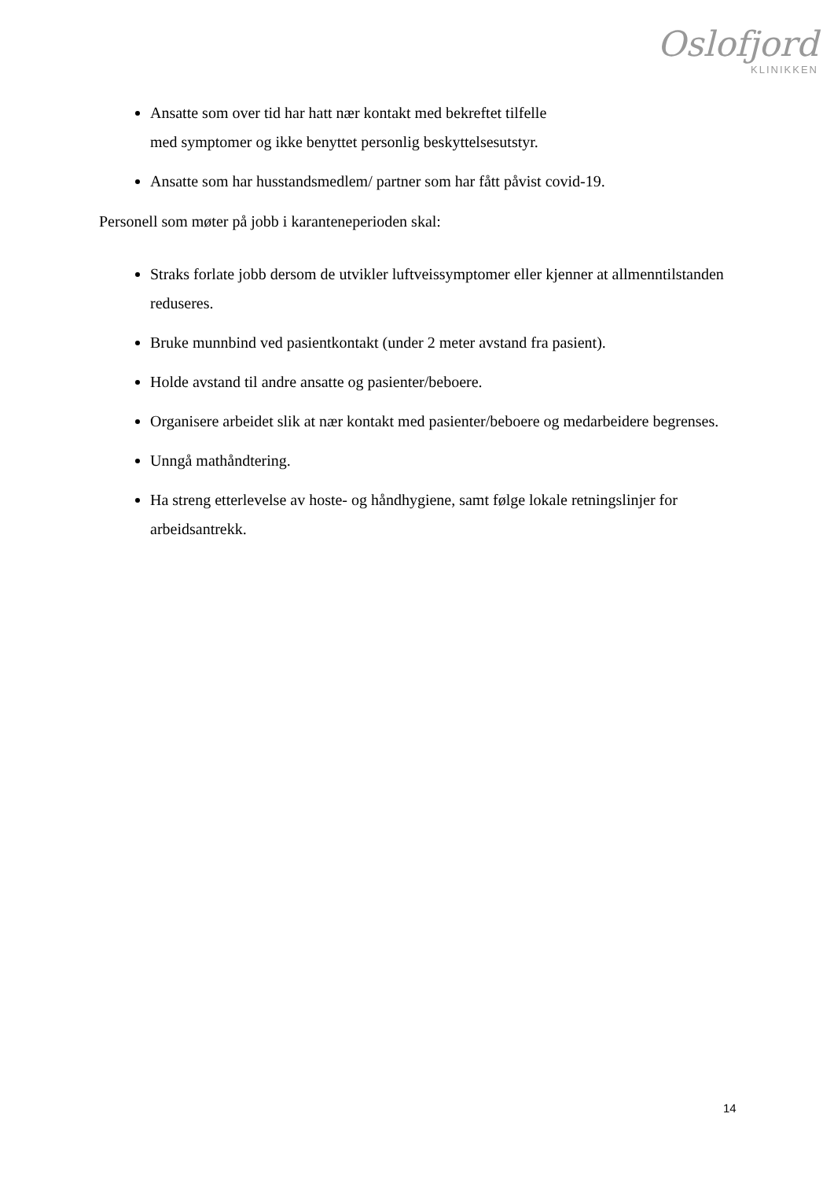Oslofjord
KLINIKKEN
Ansatte som over tid har hatt nær kontakt med bekreftet tilfelle
med symptomer og ikke benyttet personlig beskyttelsesutstyr.
Ansatte som har husstandsmedlem/ partner som har fått påvist covid-19.
Personell som møter på jobb i karanteneperioden skal:
Straks forlate jobb dersom de utvikler luftveissymptomer eller kjenner at allmenntilstanden reduseres.
Bruke munnbind ved pasientkontakt (under 2 meter avstand fra pasient).
Holde avstand til andre ansatte og pasienter/beboere.
Organisere arbeidet slik at nær kontakt med pasienter/beboere og medarbeidere begrenses.
Unngå mathåndtering.
Ha streng etterlevelse av hoste- og håndhygiene, samt følge lokale retningslinjer for arbeidsantrekk.
14